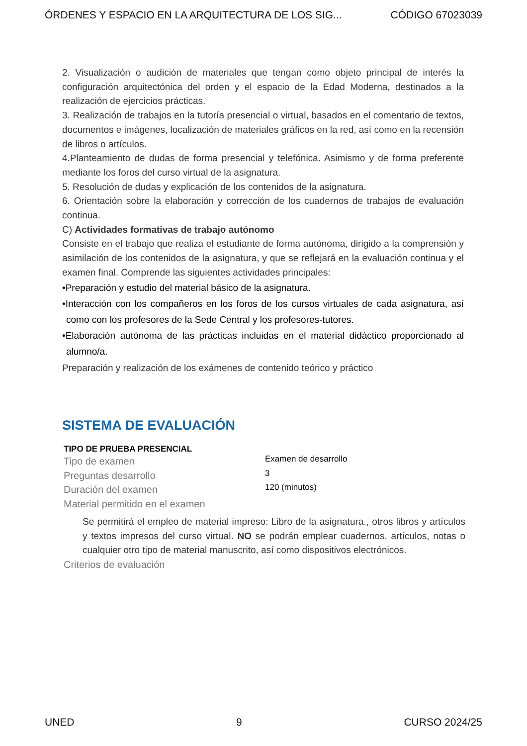ÓRDENES Y ESPACIO EN LA ARQUITECTURA DE LOS SIG... CÓDIGO 67023039
2. Visualización o audición de materiales que tengan como objeto principal de interés la configuración arquitectónica del orden y el espacio de la Edad Moderna, destinados a la realización de ejercicios prácticas.
3. Realización de trabajos en la tutoría presencial o virtual, basados en el comentario de textos, documentos e imágenes, localización de materiales gráficos en la red, así como en la recensión de libros o artículos.
4.Planteamiento de dudas de forma presencial y telefónica. Asimismo y de forma preferente mediante los foros del curso virtual de la asignatura.
5. Resolución de dudas y explicación de los contenidos de la asignatura.
6. Orientación sobre la elaboración y corrección de los cuadernos de trabajos de evaluación continua.
C) Actividades formativas de trabajo autónomo
Consiste en el trabajo que realiza el estudiante de forma autónoma, dirigido a la comprensión y asimilación de los contenidos de la asignatura, y que se reflejará en la evaluación continua y el examen final. Comprende las siguientes actividades principales:
•Preparación y estudio del material básico de la asignatura.
•Interacción con los compañeros en los foros de los cursos virtuales de cada asignatura, así como con los profesores de la Sede Central y los profesores-tutores.
•Elaboración autónoma de las prácticas incluidas en el material didáctico proporcionado al alumno/a.
Preparación y realización de los exámenes de contenido teórico y práctico
SISTEMA DE EVALUACIÓN
| TIPO DE PRUEBA PRESENCIAL | |
| --- | --- |
| Tipo de examen | Examen de desarrollo |
| Preguntas desarrollo | 3 |
| Duración del examen | 120 (minutos) |
| Material permitido en el examen | |
| Se permitirá el empleo de material impreso: Libro de la asignatura., otros libros y artículos y textos impresos del curso virtual. NO se podrán emplear cuadernos, artículos, notas o cualquier otro tipo de material manuscrito, así como dispositivos electrónicos. | |
| Criterios de evaluación | |
UNED 9 CURSO 2024/25